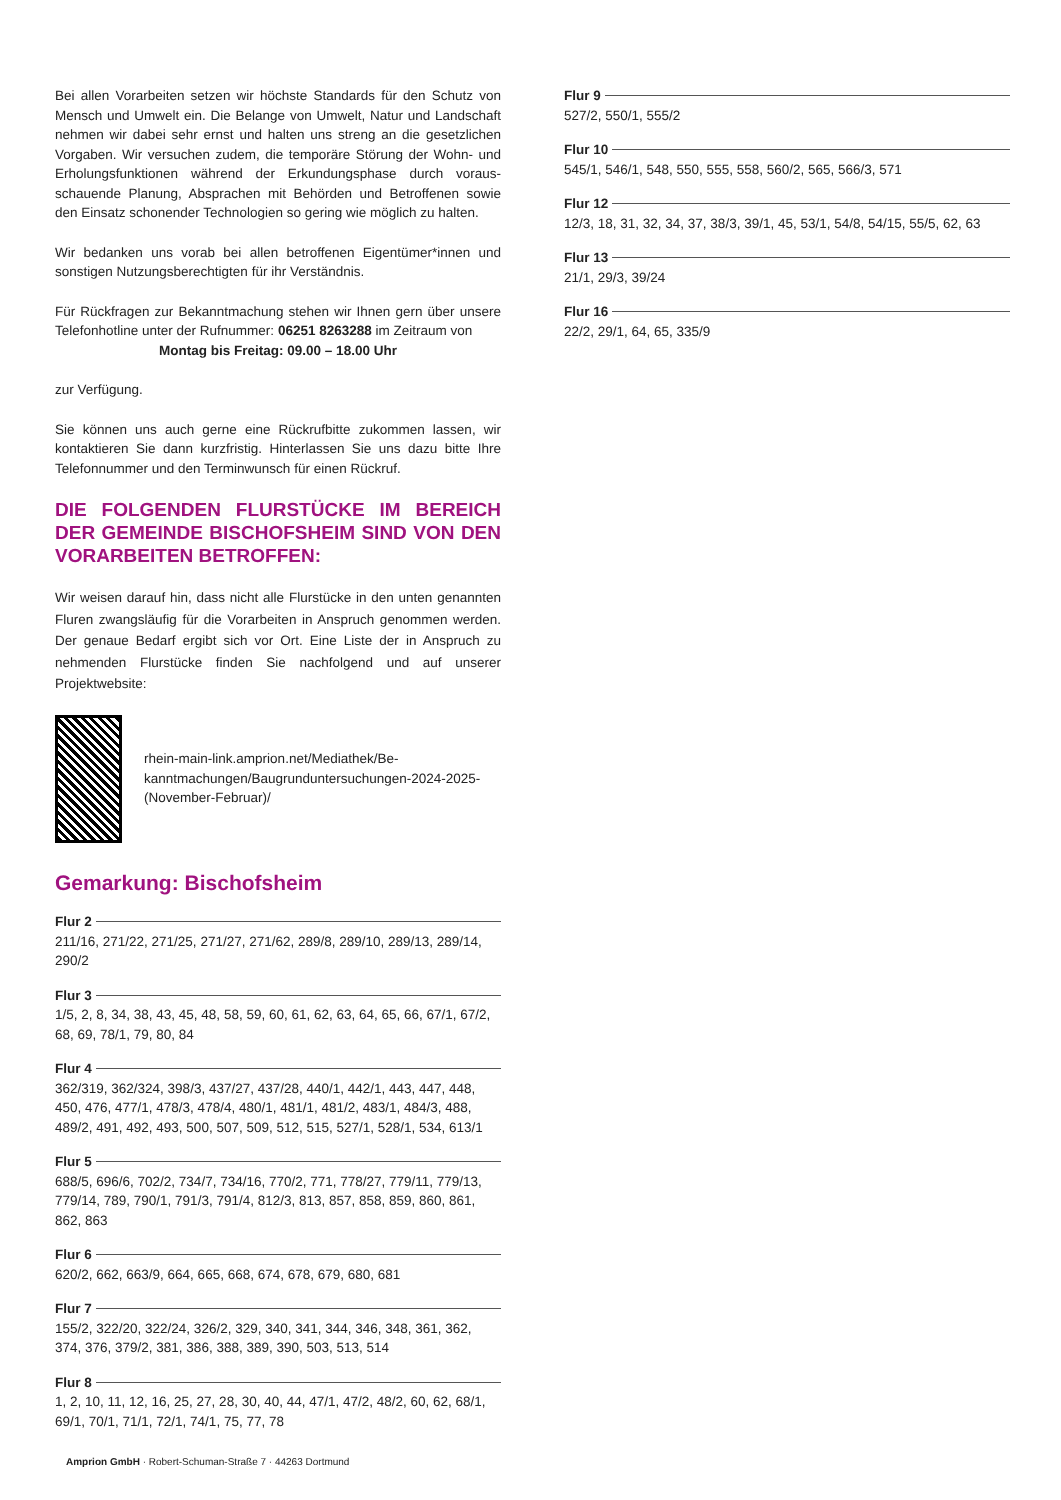Bei allen Vorarbeiten setzen wir höchste Standards für den Schutz von Mensch und Umwelt ein. Die Belange von Umwelt, Natur und Landschaft nehmen wir dabei sehr ernst und halten uns streng an die gesetzlichen Vorgaben. Wir versuchen zudem, die temporäre Störung der Wohn- und Erholungsfunktionen während der Erkundungsphase durch voraus­schauende Planung, Absprachen mit Behörden und Betroffenen sowie den Einsatz schonender Technologien so gering wie möglich zu halten.
Wir bedanken uns vorab bei allen betroffenen Eigentümer*innen und sonstigen Nutzungsberechtigten für ihr Verständnis.
Für Rückfragen zur Bekanntmachung stehen wir Ihnen gern über unsere Telefonhotline unter der Rufnummer: 06251 8263288 im Zeitraum von
Montag bis Freitag: 09.00 – 18.00 Uhr
zur Verfügung.
Sie können uns auch gerne eine Rückrufbitte zukommen lassen, wir kontaktieren Sie dann kurzfristig. Hinterlassen Sie uns dazu bitte Ihre Telefonnummer und den Terminwunsch für einen Rückruf.
DIE FOLGENDEN FLURSTÜCKE IM BEREICH DER GEMEINDE BISCHOFSHEIM SIND VON DEN VORARBEITEN BETROFFEN:
Wir weisen darauf hin, dass nicht alle Flurstücke in den unten genannten Fluren zwangsläufig für die Vorarbeiten in Anspruch genommen werden. Der genaue Bedarf ergibt sich vor Ort. Eine Liste der in Anspruch zu nehmenden Flurstücke finden Sie nachfolgend und auf unserer Projektwebsite:
rhein-main-link.amprion.net/Mediathek/Be­kanntmachungen/Baugrunduntersuchungen-2024-2025-(November-Februar)/
Gemarkung: Bischofsheim
Flur 2
211/16, 271/22, 271/25, 271/27, 271/62, 289/8, 289/10, 289/13, 289/14, 290/2
Flur 3
1/5, 2, 8, 34, 38, 43, 45, 48, 58, 59, 60, 61, 62, 63, 64, 65, 66, 67/1, 67/2, 68, 69, 78/1, 79, 80, 84
Flur 4
362/319, 362/324, 398/3, 437/27, 437/28, 440/1, 442/1, 443, 447, 448, 450, 476, 477/1, 478/3, 478/4, 480/1, 481/1, 481/2, 483/1, 484/3, 488, 489/2, 491, 492, 493, 500, 507, 509, 512, 515, 527/1, 528/1, 534, 613/1
Flur 5
688/5, 696/6, 702/2, 734/7, 734/16, 770/2, 771, 778/27, 779/11, 779/13, 779/14, 789, 790/1, 791/3, 791/4, 812/3, 813, 857, 858, 859, 860, 861, 862, 863
Flur 6
620/2, 662, 663/9, 664, 665, 668, 674, 678, 679, 680, 681
Flur 7
155/2, 322/20, 322/24, 326/2, 329, 340, 341, 344, 346, 348, 361, 362, 374, 376, 379/2, 381, 386, 388, 389, 390, 503, 513, 514
Flur 8
1, 2, 10, 11, 12, 16, 25, 27, 28, 30, 40, 44, 47/1, 47/2, 48/2, 60, 62, 68/1, 69/1, 70/1, 71/1, 72/1, 74/1, 75, 77, 78
Flur 9
527/2, 550/1, 555/2
Flur 10
545/1, 546/1, 548, 550, 555, 558, 560/2, 565, 566/3, 571
Flur 12
12/3, 18, 31, 32, 34, 37, 38/3, 39/1, 45, 53/1, 54/8, 54/15, 55/5, 62, 63
Flur 13
21/1, 29/3, 39/24
Flur 16
22/2, 29/1, 64, 65, 335/9
Amprion GmbH · Robert-Schuman-Straße 7 · 44263 Dortmund